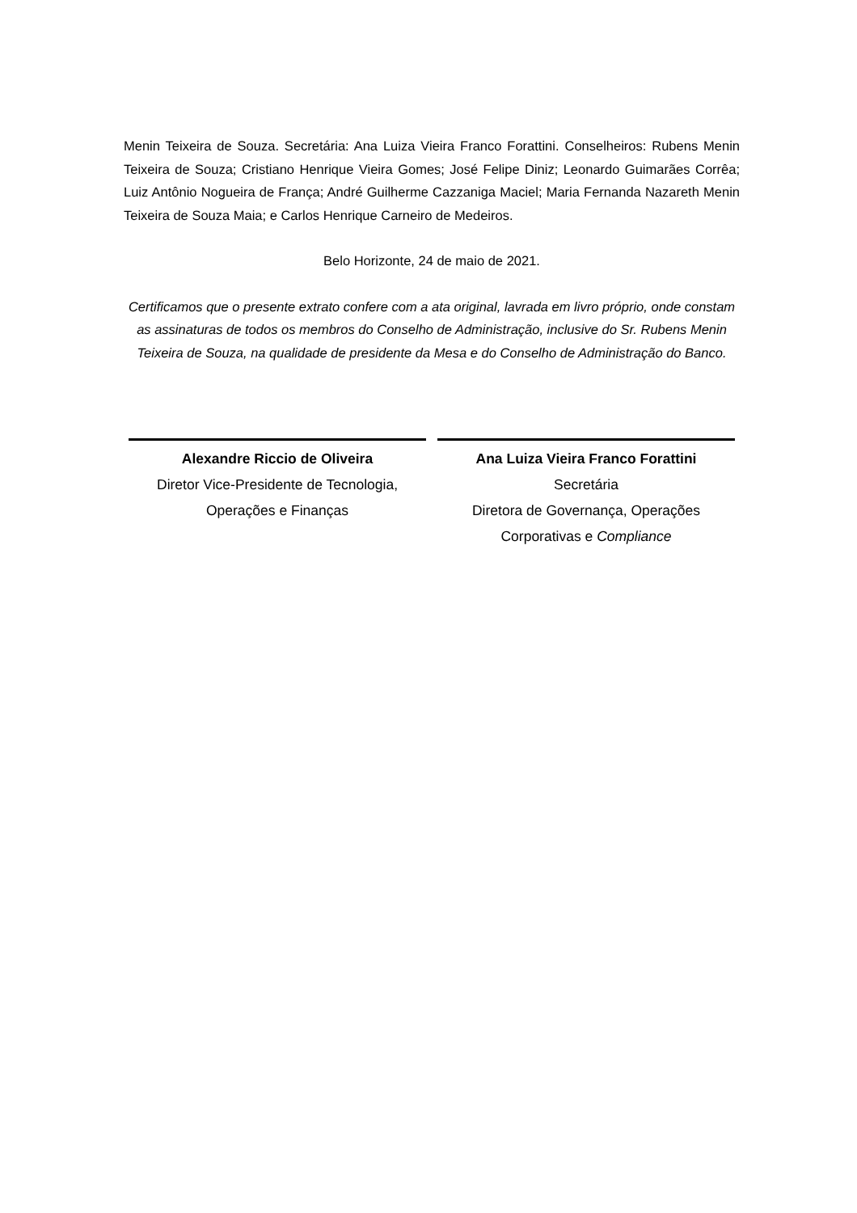Menin Teixeira de Souza. Secretária: Ana Luiza Vieira Franco Forattini. Conselheiros: Rubens Menin Teixeira de Souza; Cristiano Henrique Vieira Gomes; José Felipe Diniz; Leonardo Guimarães Corrêa; Luiz Antônio Nogueira de França; André Guilherme Cazzaniga Maciel; Maria Fernanda Nazareth Menin Teixeira de Souza Maia; e Carlos Henrique Carneiro de Medeiros.
Belo Horizonte, 24 de maio de 2021.
Certificamos que o presente extrato confere com a ata original, lavrada em livro próprio, onde constam as assinaturas de todos os membros do Conselho de Administração, inclusive do Sr. Rubens Menin Teixeira de Souza, na qualidade de presidente da Mesa e do Conselho de Administração do Banco.
Alexandre Riccio de Oliveira
Diretor Vice-Presidente de Tecnologia, Operações e Finanças
Ana Luiza Vieira Franco Forattini
Secretária
Diretora de Governança, Operações Corporativas e Compliance